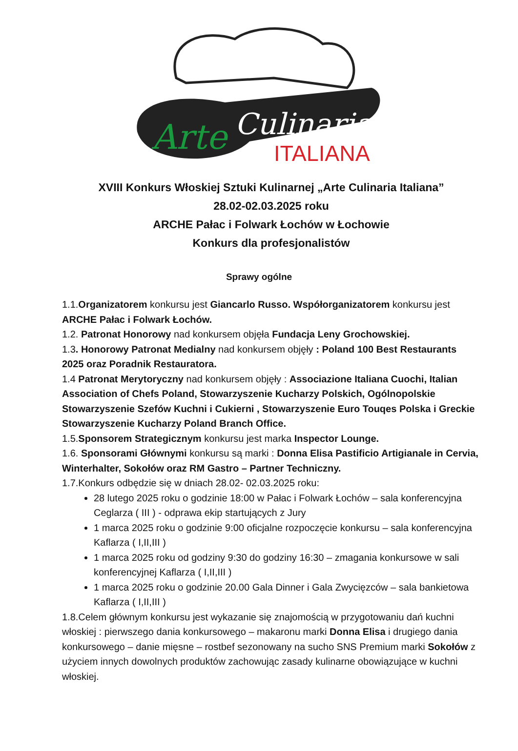Arte
Culinaria
ITALIANA
XVIII Konkurs Włoskiej Sztuki Kulinarnej „Arte Culinaria Italiana”
28.02-02.03.2025 roku
ARCHE Pałac i Folwark Łochów w Łochowie
Konkurs dla profesjonalistów
Sprawy ogólne
1.1.Organizatorem konkursu jest Giancarlo Russo. Współorganizatorem konkursu jest ARCHE Pałac i Folwark Łochów.
1.2. Patronat Honorowy nad konkursem objęła Fundacja Leny Grochowskiej.
1.3. Honorowy Patronat Medialny nad konkursem objęły : Poland 100 Best Restaurants 2025 oraz Poradnik Restauratora.
1.4 Patronat Merytoryczny nad konkursem objęły : Associazione Italiana Cuochi, Italian Association of Chefs Poland, Stowarzyszenie Kucharzy Polskich, Ogólnopolskie Stowarzyszenie Szefów Kuchni i Cukierni , Stowarzyszenie Euro Touqes Polska i Greckie Stowarzyszenie Kucharzy Poland Branch Office.
1.5.Sponsorem Strategicznym konkursu jest marka Inspector Lounge.
1.6. Sponsorami Głównymi konkursu są marki : Donna Elisa Pastificio Artigianale in Cervia, Winterhalter, Sokołów oraz RM Gastro – Partner Techniczny.
1.7.Konkurs odbędzie się w dniach 28.02- 02.03.2025 roku:
28 lutego 2025 roku o godzinie 18:00 w Pałac i Folwark Łochów – sala konferencyjna Ceglarza ( III ) - odprawa ekip startujących z Jury
1 marca 2025 roku o godzinie 9:00 oficjalne rozpoczęcie konkursu – sala konferencyjna Kaflarza ( I,II,III )
1 marca 2025 roku od godziny 9:30 do godziny 16:30 – zmagania konkursowe w sali konferencyjnej Kaflarza ( I,II,III )
1 marca 2025 roku o godzinie 20.00 Gala Dinner i Gala Zwycięzców – sala bankietowa Kaflarza ( I,II,III )
1.8.Celem głównym konkursu jest wykazanie się znajomością w przygotowaniu dań kuchni włoskiej : pierwszego dania konkursowego – makaronu marki Donna Elisa i drugiego dania konkursowego – danie mięsne – rostbef sezonowany na sucho SNS Premium marki Sokołów z użyciem innych dowolnych produktów zachowując zasady kulinarne obowiązujące w kuchni włoskiej.